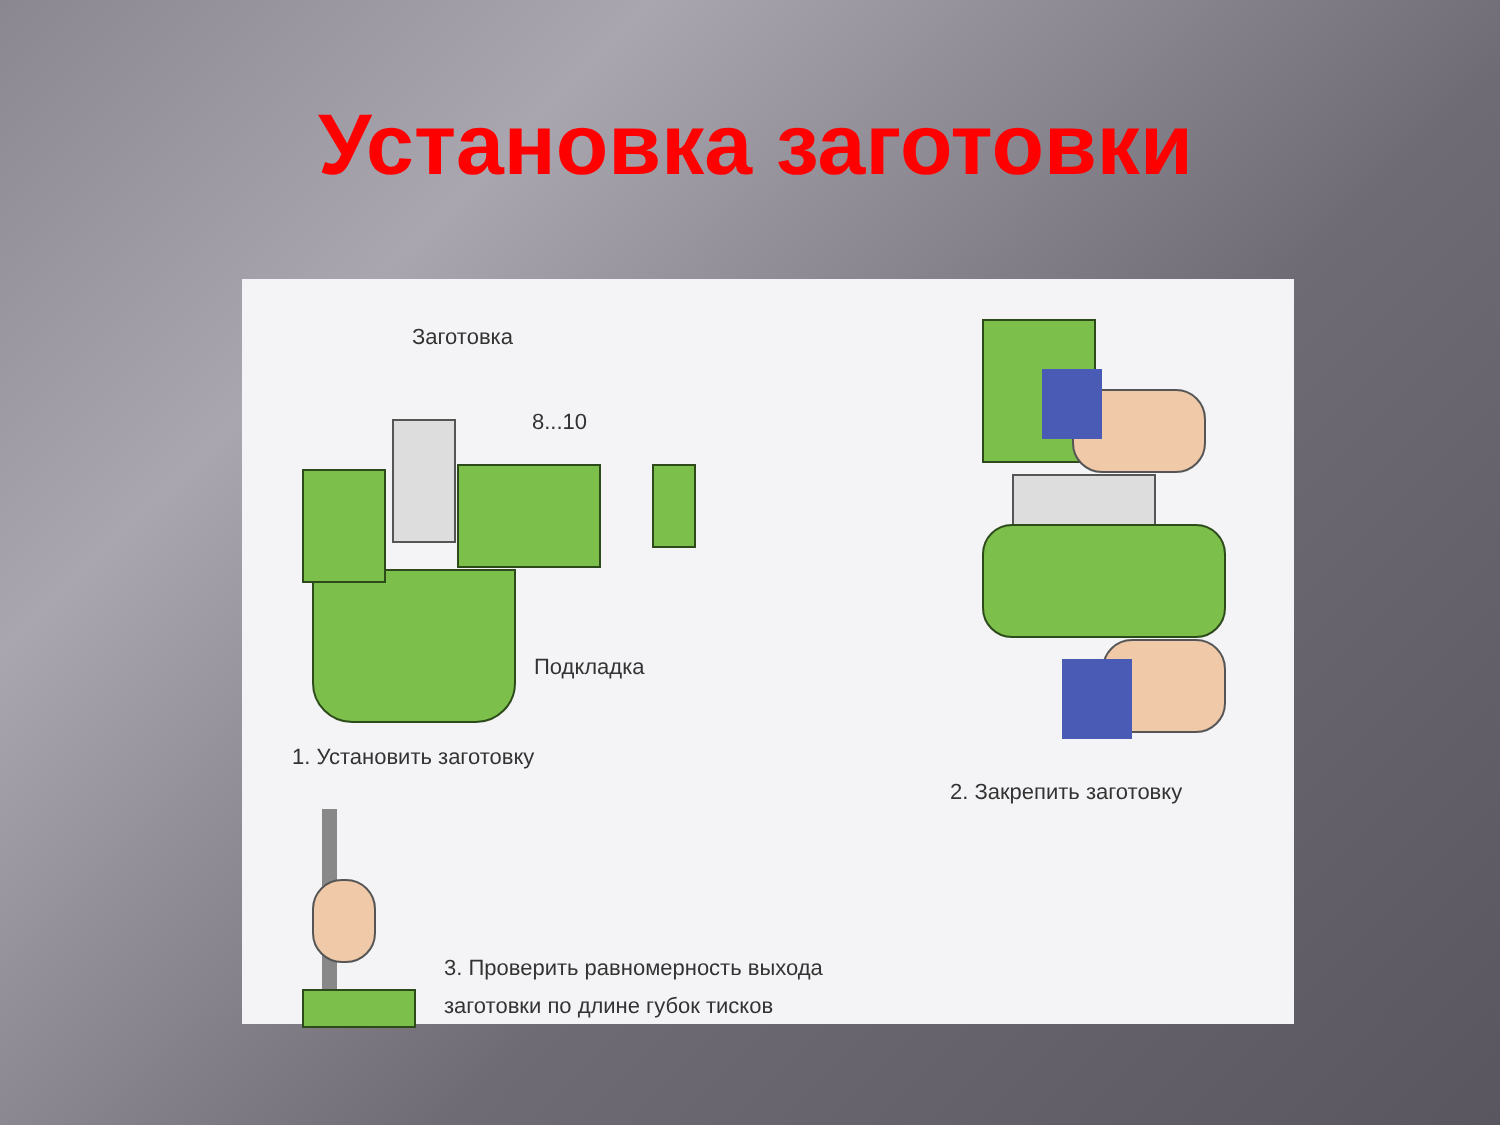Установка заготовки
Заготовка
8...10
Подкладка
1. Установить заготовку
2. Закрепить заготовку
3. Проверить равномерность выхода
заготовки по длине губок тисков